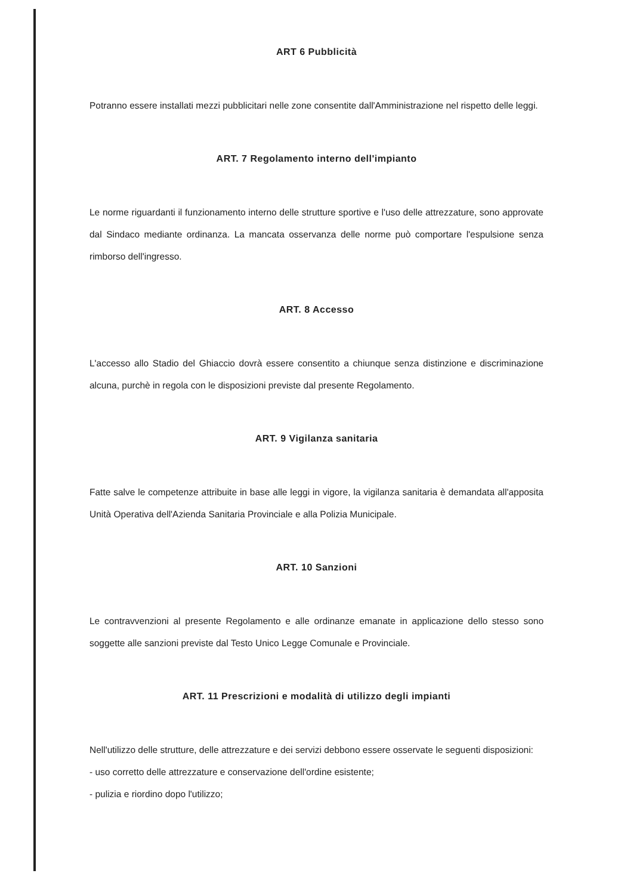ART 6 Pubblicità
Potranno essere installati mezzi pubblicitari nelle zone consentite dall'Amministrazione nel rispetto delle leggi.
ART. 7 Regolamento interno dell'impianto
Le norme riguardanti il funzionamento interno delle strutture sportive e l'uso delle attrezzature, sono approvate dal Sindaco mediante ordinanza. La mancata osservanza delle norme può comportare l'espulsione senza rimborso dell'ingresso.
ART. 8 Accesso
L'accesso allo Stadio del Ghiaccio dovrà essere consentito a chiunque senza distinzione e discriminazione alcuna, purchè in regola con le disposizioni previste dal presente Regolamento.
ART. 9 Vigilanza sanitaria
Fatte salve le competenze attribuite in base alle leggi in vigore, la vigilanza sanitaria è demandata all'apposita Unità Operativa dell'Azienda Sanitaria Provinciale e alla Polizia Municipale.
ART. 10 Sanzioni
Le contravvenzioni al presente Regolamento e alle ordinanze emanate in applicazione dello stesso sono soggette alle sanzioni previste dal Testo Unico Legge Comunale e Provinciale.
ART. 11 Prescrizioni e modalità di utilizzo degli impianti
Nell'utilizzo delle strutture, delle attrezzature e dei servizi debbono essere osservate le seguenti disposizioni:
- uso corretto delle attrezzature e conservazione dell'ordine esistente;
- pulizia e riordino dopo l'utilizzo;